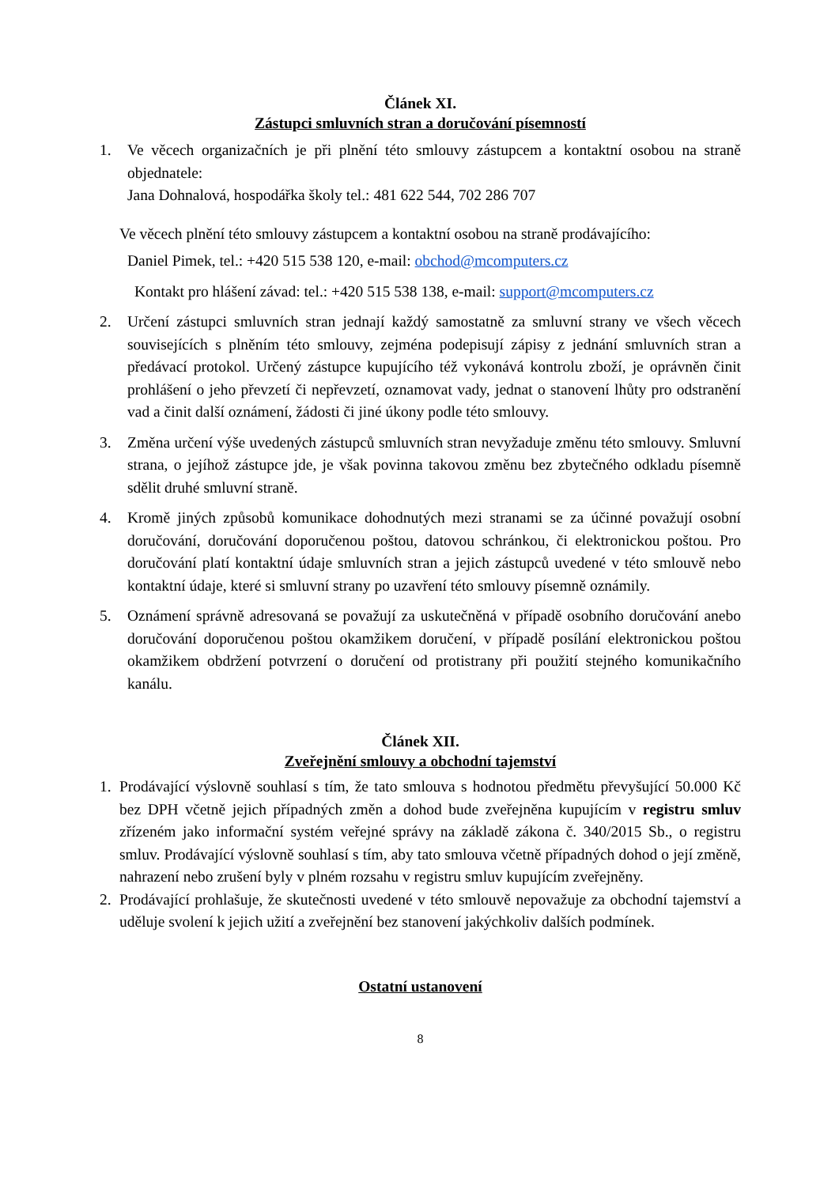Článek XI.
Zástupci smluvních stran a doručování písemností
1. Ve věcech organizačních je při plnění této smlouvy zástupcem a kontaktní osobou na straně objednatele:
Jana Dohnalová, hospodářka školy tel.: 481 622 544, 702 286 707
Ve věcech plnění této smlouvy zástupcem a kontaktní osobou na straně prodávajícího:
Daniel Pimek, tel.: +420 515 538 120, e-mail: obchod@mcomputers.cz
Kontakt pro hlášení závad: tel.: +420 515 538 138, e-mail: support@mcomputers.cz
2. Určení zástupci smluvních stran jednají každý samostatně za smluvní strany ve všech věcech souvisejících s plněním této smlouvy, zejména podepisují zápisy z jednání smluvních stran a předávací protokol. Určený zástupce kupujícího též vykonává kontrolu zboží, je oprávněn činit prohlášení o jeho převzetí či nepřevzetí, oznamovat vady, jednat o stanovení lhůty pro odstranění vad a činit další oznámení, žádosti či jiné úkony podle této smlouvy.
3. Změna určení výše uvedených zástupců smluvních stran nevyžaduje změnu této smlouvy. Smluvní strana, o jejíhož zástupce jde, je však povinna takovou změnu bez zbytečného odkladu písemně sdělit druhé smluvní straně.
4. Kromě jiných způsobů komunikace dohodnutých mezi stranami se za účinné považují osobní doručování, doručování doporučenou poštou, datovou schránkou, či elektronickou poštou. Pro doručování platí kontaktní údaje smluvních stran a jejich zástupců uvedené v této smlouvě nebo kontaktní údaje, které si smluvní strany po uzavření této smlouvy písemně oznámily.
5. Oznámení správně adresovaná se považují za uskutečněná v případě osobního doručování anebo doručování doporučenou poštou okamžikem doručení, v případě posílání elektronickou poštou okamžikem obdržení potvrzení o doručení od protistrany při použití stejného komunikačního kanálu.
Článek XII.
Zveřejnění smlouvy a obchodní tajemství
1. Prodávající výslovně souhlasí s tím, že tato smlouva s hodnotou předmětu převyšující 50.000 Kč bez DPH včetně jejich případných změn a dohod bude zveřejněna kupujícím v registru smluv zřízeném jako informační systém veřejné správy na základě zákona č. 340/2015 Sb., o registru smluv. Prodávající výslovně souhlasí s tím, aby tato smlouva včetně případných dohod o její změně, nahrazení nebo zrušení byly v plném rozsahu v registru smluv kupujícím zveřejněny.
2. Prodávající prohlašuje, že skutečnosti uvedené v této smlouvě nepovažuje za obchodní tajemství a uděluje svolení k jejich užití a zveřejnění bez stanovení jakýchkoliv dalších podmínek.
Ostatní ustanovení
8